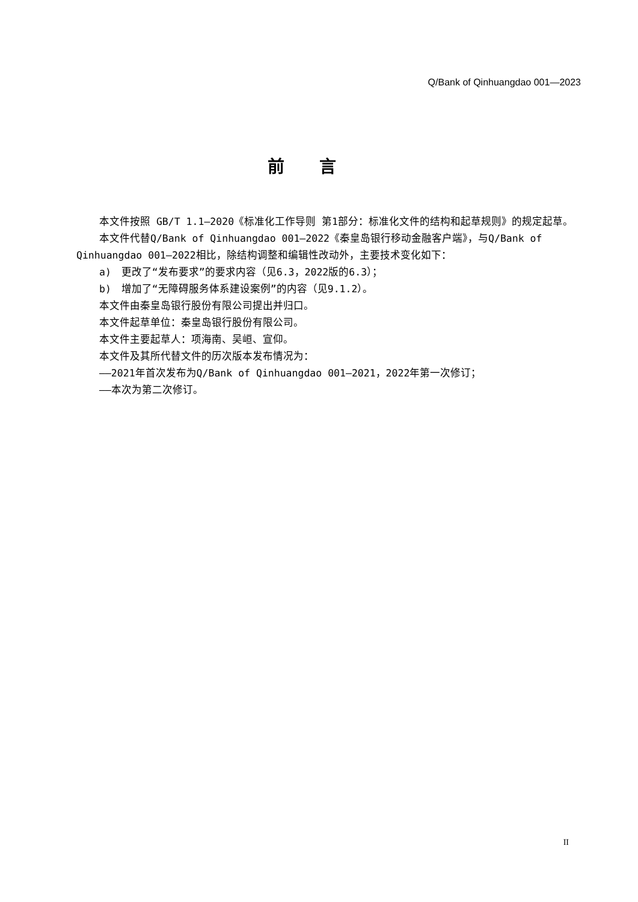Q/Bank of Qinhuangdao 001—2023
前言
本文件按照 GB/T 1.1—2020《标准化工作导则 第1部分：标准化文件的结构和起草规则》的规定起草。
本文件代替Q/Bank of Qinhuangdao 001—2022《秦皇岛银行移动金融客户端》，与Q/Bank of Qinhuangdao 001—2022相比，除结构调整和编辑性改动外，主要技术变化如下：
a)　更改了“发布要求”的要求内容（见6.3，2022版的6.3）；
b)　增加了“无障碍服务体系建设案例”的内容（见9.1.2）。
本文件由秦皇岛银行股份有限公司提出并归口。
本文件起草单位：秦皇岛银行股份有限公司。
本文件主要起草人：项海南、吴峘、宣仰。
本文件及其所代替文件的历次版本发布情况为：
——2021年首次发布为Q/Bank of Qinhuangdao 001—2021，2022年第一次修订；
——本次为第二次修订。
II